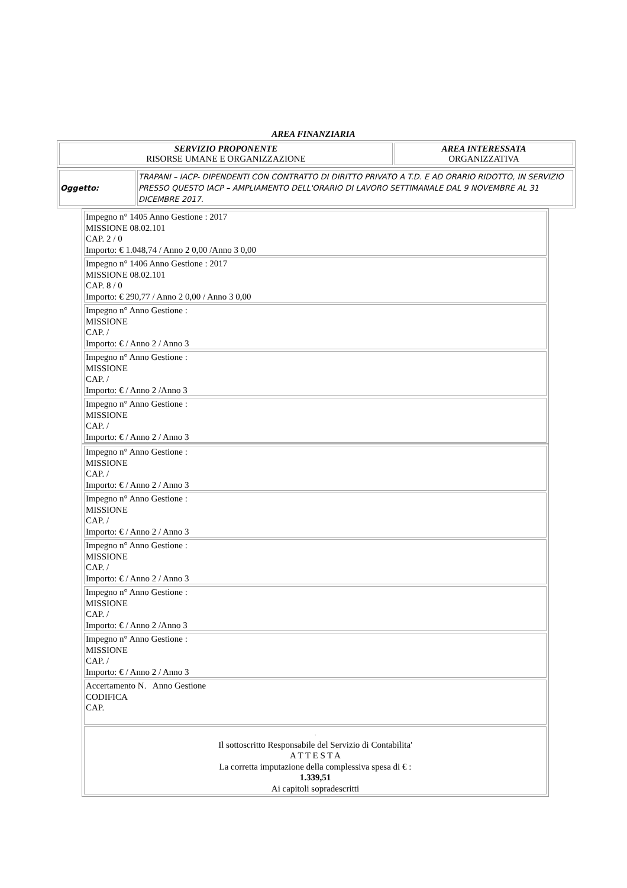AREA FINANZIARIA
| SERVIZIO PROPONENTE RISORSE UMANE E ORGANIZZAZIONE | AREA INTERESSATA ORGANIZZATIVA |
| Oggetto: | TRAPANI – IACP- DIPENDENTI CON CONTRATTO DI DIRITTO PRIVATO A T.D. E AD ORARIO RIDOTTO, IN SERVIZIO PRESSO QUESTO IACP – AMPLIAMENTO DELL'ORARIO DI LAVORO SETTIMANALE DAL 9 NOVEMBRE AL 31 DICEMBRE 2017. |
| Impegno n° 1405 Anno Gestione : 2017 MISSIONE 08.02.101 CAP. 2 / 0 Importo: € 1.048,74 / Anno 2 0,00 /Anno 3 0,00 |
| Impegno n° 1406 Anno Gestione : 2017 MISSIONE 08.02.101 CAP. 8 / 0 Importo: € 290,77 / Anno 2 0,00 / Anno 3 0,00 |
| Impegno n° Anno Gestione : MISSIONE CAP. / Importo: € / Anno 2 / Anno 3 |
| Impegno n° Anno Gestione : MISSIONE CAP. / Importo: € / Anno 2 /Anno 3 |
| Impegno n° Anno Gestione : MISSIONE CAP. / Importo: € / Anno 2 / Anno 3 |
| Impegno n° Anno Gestione : MISSIONE CAP. / Importo: € / Anno 2 / Anno 3 |
| Impegno n° Anno Gestione : MISSIONE CAP. / Importo: € / Anno 2 / Anno 3 |
| Impegno n° Anno Gestione : MISSIONE CAP. / Importo: € / Anno 2 / Anno 3 |
| Impegno n° Anno Gestione : MISSIONE CAP. / Importo: € / Anno 2 /Anno 3 |
| Impegno n° Anno Gestione : MISSIONE CAP. / Importo: € / Anno 2 / Anno 3 |
| Accertamento N. Anno Gestione CODIFICA CAP. |
| . Il sottoscritto Responsabile del Servizio di Contabilita' A T T E S T A La corretta imputazione della complessiva spesa di € : 1.339,51 Ai capitoli sopradescritti |